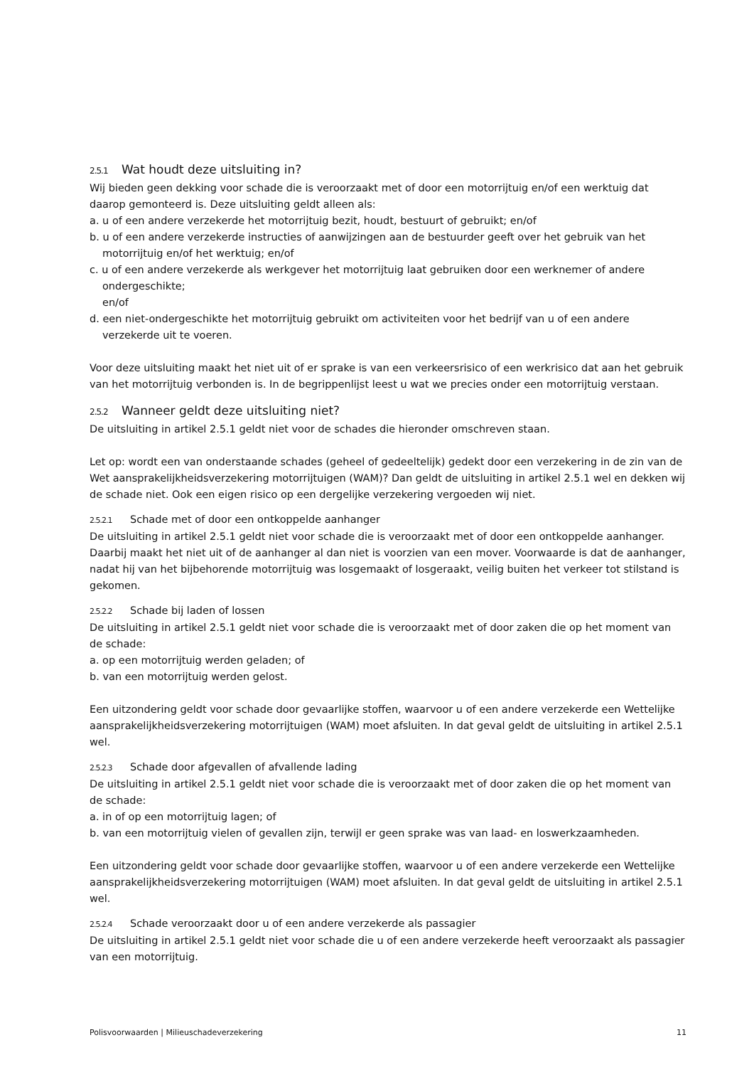2.5.1 Wat houdt deze uitsluiting in?
Wij bieden geen dekking voor schade die is veroorzaakt met of door een motorrijtuig en/of een werktuig dat daarop gemonteerd is. Deze uitsluiting geldt alleen als:
a. u of een andere verzekerde het motorrijtuig bezit, houdt, bestuurt of gebruikt; en/of
b. u of een andere verzekerde instructies of aanwijzingen aan de bestuurder geeft over het gebruik van het motorrijtuig en/of het werktuig; en/of
c. u of een andere verzekerde als werkgever het motorrijtuig laat gebruiken door een werknemer of andere ondergeschikte;
en/of
d. een niet-ondergeschikte het motorrijtuig gebruikt om activiteiten voor het bedrijf van u of een andere verzekerde uit te voeren.
Voor deze uitsluiting maakt het niet uit of er sprake is van een verkeersrisico of een werkrisico dat aan het gebruik van het motorrijtuig verbonden is. In de begrippenlijst leest u wat we precies onder een motorrijtuig verstaan.
2.5.2 Wanneer geldt deze uitsluiting niet?
De uitsluiting in artikel 2.5.1 geldt niet voor de schades die hieronder omschreven staan.
Let op: wordt een van onderstaande schades (geheel of gedeeltelijk) gedekt door een verzekering in de zin van de Wet aansprakelijkheidsverzekering motorrijtuigen (WAM)? Dan geldt de uitsluiting in artikel 2.5.1 wel en dekken wij de schade niet. Ook een eigen risico op een dergelijke verzekering vergoeden wij niet.
2.5.2.1 Schade met of door een ontkoppelde aanhanger
De uitsluiting in artikel 2.5.1 geldt niet voor schade die is veroorzaakt met of door een ontkoppelde aanhanger. Daarbij maakt het niet uit of de aanhanger al dan niet is voorzien van een mover. Voorwaarde is dat de aanhanger, nadat hij van het bijbehorende motorrijtuig was losgemaakt of losgeraakt, veilig buiten het verkeer tot stilstand is gekomen.
2.5.2.2 Schade bij laden of lossen
De uitsluiting in artikel 2.5.1 geldt niet voor schade die is veroorzaakt met of door zaken die op het moment van de schade:
a. op een motorrijtuig werden geladen; of
b. van een motorrijtuig werden gelost.
Een uitzondering geldt voor schade door gevaarlijke stoffen, waarvoor u of een andere verzekerde een Wettelijke aansprakelijkheidsverzekering motorrijtuigen (WAM) moet afsluiten. In dat geval geldt de uitsluiting in artikel 2.5.1 wel.
2.5.2.3 Schade door afgevallen of afvallende lading
De uitsluiting in artikel 2.5.1 geldt niet voor schade die is veroorzaakt met of door zaken die op het moment van de schade:
a. in of op een motorrijtuig lagen; of
b. van een motorrijtuig vielen of gevallen zijn, terwijl er geen sprake was van laad- en loswerkzaamheden.
Een uitzondering geldt voor schade door gevaarlijke stoffen, waarvoor u of een andere verzekerde een Wettelijke aansprakelijkheidsverzekering motorrijtuigen (WAM) moet afsluiten. In dat geval geldt de uitsluiting in artikel 2.5.1 wel.
2.5.2.4 Schade veroorzaakt door u of een andere verzekerde als passagier
De uitsluiting in artikel 2.5.1 geldt niet voor schade die u of een andere verzekerde heeft veroorzaakt als passagier van een motorrijtuig.
Polisvoorwaarden | Milieuschadeverzekering 11